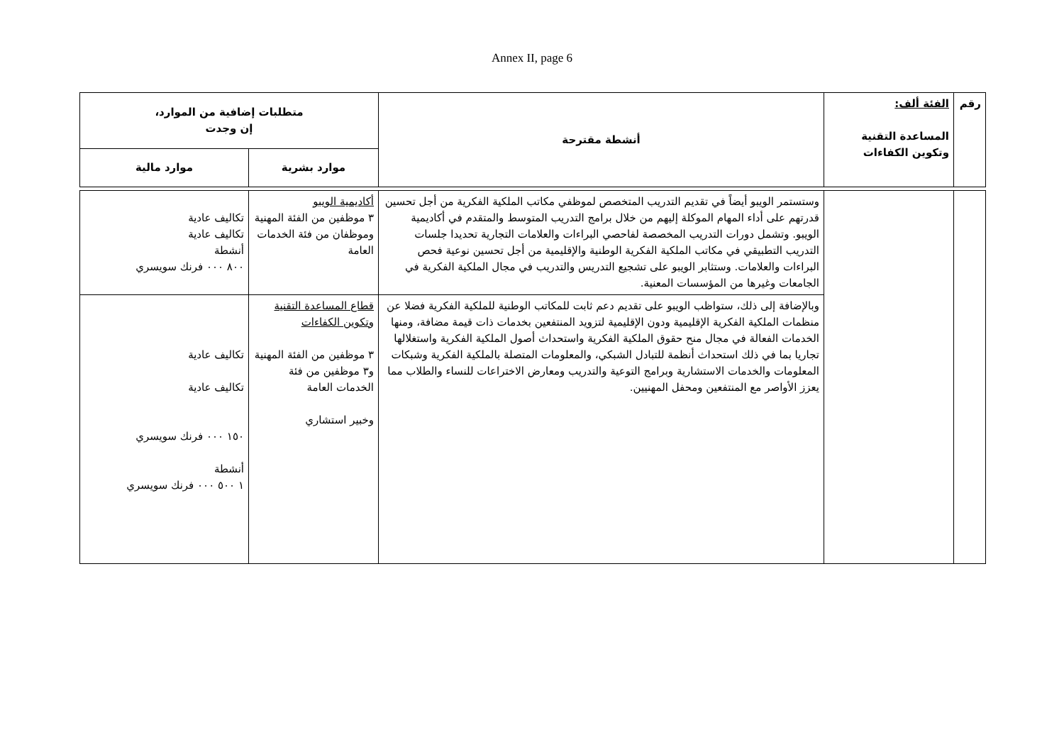Annex II, page 6
| رقم | الفئة ألف: المساعدة التقنية وتكوين الكفاءات | أنشطة مقترحة | متطلبات إضافية من الموارد، إن وجدت | |
| --- | --- | --- | --- | --- |
| | | | موارد بشرية | موارد مالية |
| | | وستستمر الويبو أيضاً في تقديم التدريب المتخصص لموظفي مكاتب الملكية الفكرية من أجل تحسين قدرتهم على أداء المهام الموكلة إليهم من خلال برامج التدريب المتوسط والمتقدم في أكاديمية الويبو. وتشمل دورات التدريب المخصصة لفاحصي البراءات والعلامات التجارية تحديدا جلسات التدريب التطبيقي في مكاتب الملكية الفكرية الوطنية والإقليمية من أجل تحسين نوعية فحص البراءات والعلامات. وستثابر الويبو على تشجيع التدريس والتدريب في مجال الملكية الفكرية في الجامعات وغيرها من المؤسسات المعنية. | أكاديمية الويبو ٣ موظفين من الفئة المهنية وموظفان من فئة الخدمات العامة | تكاليف عادية تكاليف عادية أنشطة ٨٠٠ ٠٠٠ فرنك سويسري |
| | | وبالإضافة إلى ذلك، ستواظب الويبو على تقديم دعم ثابت للمكاتب الوطنية للملكية الفكرية فضلا عن منظمات الملكية الفكرية الإقليمية ودون الإقليمية لتزويد المنتفعين بخدمات ذات قيمة مضافة، ومنها الخدمات الفعالة في مجال منح حقوق الملكية الفكرية واستحداث أصول الملكية الفكرية واستغلالها تجاريا بما في ذلك استحداث أنظمة للتبادل الشبكي، والمعلومات المتصلة بالملكية الفكرية وشبكات المعلومات والخدمات الاستشارية وبرامج التوعية والتدريب ومعارض الاختراعات للنساء والطلاب مما يعزز الأواصر مع المنتفعين ومحفل المهنيين. | قطاع المساعدة التقنية وتكوين الكفاءات ٣ موظفين من الفئة المهنية و٣ موظفين من فئة الخدمات العامة وخبير استشاري | تكاليف عادية تكاليف عادية ١٥٠ ٠٠٠ فرنك سويسري أنشطة ١ ٥٠٠ ٠٠٠ فرنك سويسري |